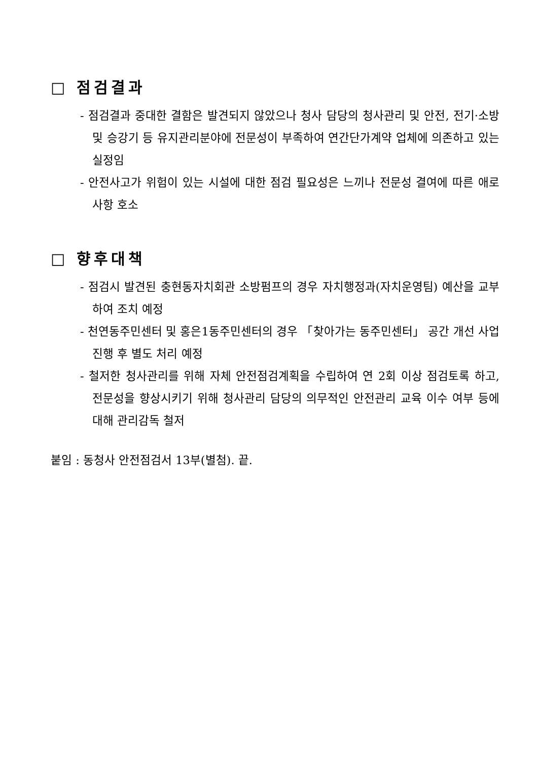□ 점검결과
- 점검결과 중대한 결함은 발견되지 않았으나 청사 담당의 청사관리 및 안전, 전기·소방 및 승강기 등 유지관리분야에 전문성이 부족하여 연간단가계약 업체에 의존하고 있는 실정임
- 안전사고가 위험이 있는 시설에 대한 점검 필요성은 느끼나 전문성 결여에 따른 애로사항 호소
□ 향후대책
- 점검시 발견된 충현동자치회관 소방펌프의 경우 자치행정과(자치운영팀) 예산을 교부하여 조치 예정
- 천연동주민센터 및 홍은1동주민센터의 경우 「찾아가는 동주민센터」 공간 개선 사업 진행 후 별도 처리 예정
- 철저한 청사관리를 위해 자체 안전점검계획을 수립하여 연 2회 이상 점검토록 하고, 전문성을 향상시키기 위해 청사관리 담당의 의무적인 안전관리 교육 이수 여부 등에 대해 관리감독 철저
붙임 : 동청사 안전점검서 13부(별첨). 끝.